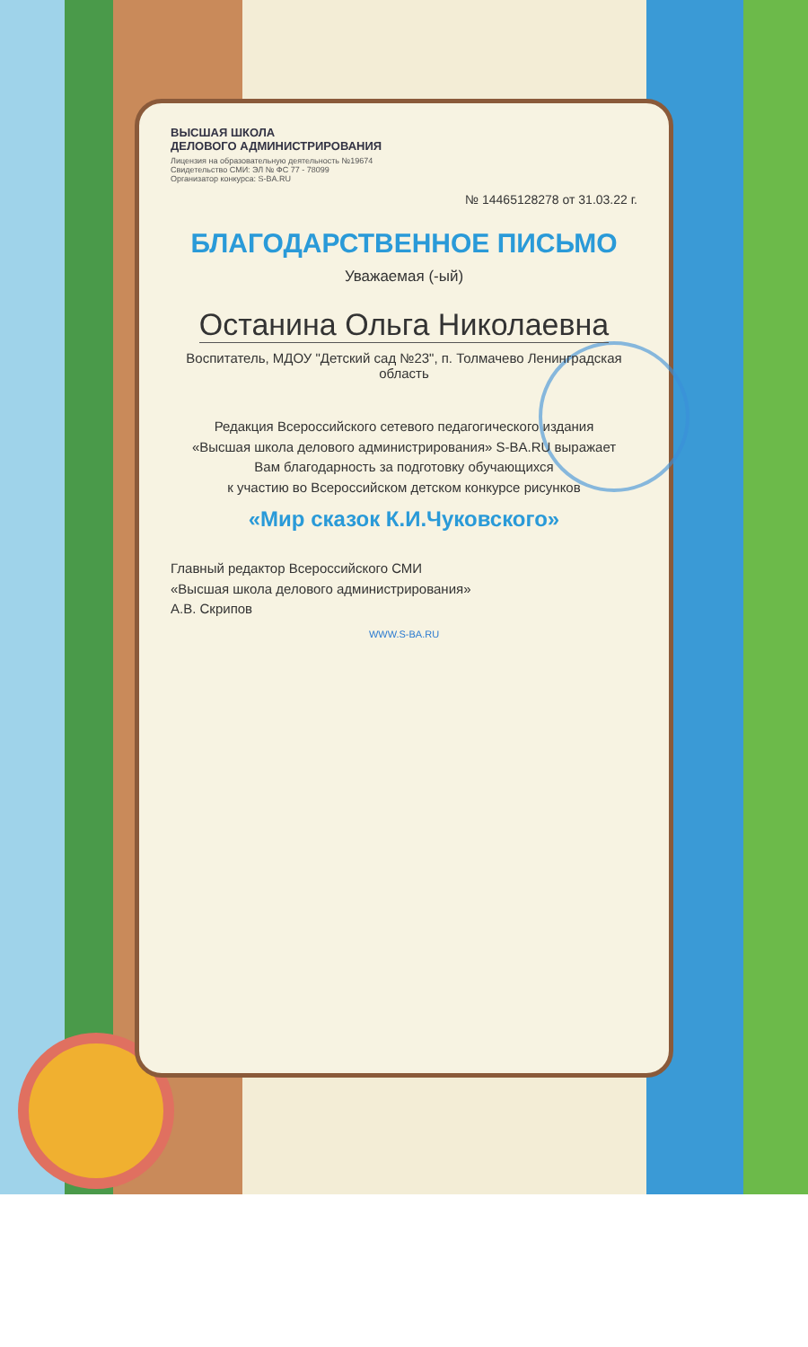ВЫСШАЯ ШКОЛА
ДЕЛОВОГО АДМИНИСТРИРОВАНИЯ
Лицензия на образовательную деятельность №19674
Свидетельство СМИ: ЭЛ № ФС 77 - 78099
Организатор конкурса: S-BA.RU
№ 14465128278 от 31.03.22 г.
БЛАГОДАРСТВЕННОЕ ПИСЬМО
Уважаемая (-ый)
Останина Ольга Николаевна
Воспитатель, МДОУ "Детский сад №23", п. Толмачево Ленинградская область
Редакция Всероссийского сетевого педагогического издания
«Высшая школа делового администрирования» S-BA.RU выражает
Вам благодарность за подготовку обучающихся
к участию во Всероссийском детском конкурсе рисунков
«Мир сказок К.И.Чуковского»
Главный редактор Всероссийского СМИ
«Высшая школа делового администрирования»
А.В. Скрипов
WWW.S-BA.RU